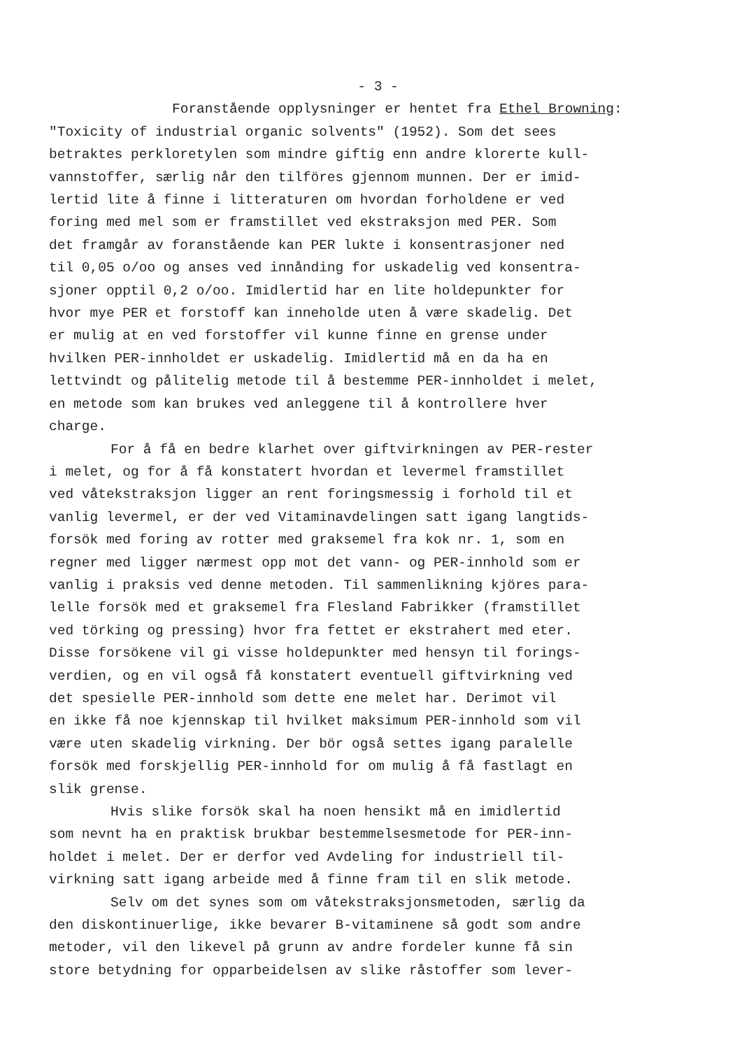- 3 -
Foranstående opplysninger er hentet fra Ethel Browning: "Toxicity of industrial organic solvents" (1952). Som det sees betraktes perkloretylen som mindre giftig enn andre klorerte kull- vannstoffer, særlig når den tilföres gjennom munnen. Der er imid- lertid lite å finne i litteraturen om hvordan forholdene er ved foring med mel som er framstillet ved ekstraksjon med PER. Som det framgår av foranstående kan PER lukte i konsentrasjoner ned til 0,05 o/oo og anses ved innånding for uskadelig ved konsentra- sjoner opptil 0,2 o/oo. Imidlertid har en lite holdepunkter for hvor mye PER et forstoff kan inneholde uten å være skadelig. Det er mulig at en ved forstoffer vil kunne finne en grense under hvilken PER-innholdet er uskadelig. Imidlertid må en da ha en lettvindt og pålitelig metode til å bestemme PER-innholdet i melet, en metode som kan brukes ved anleggene til å kontrollere hver charge.
For å få en bedre klarhet over giftvirkningen av PER-rester i melet, og for å få konstatert hvordan et levermel framstillet ved våtekstraksjon ligger an rent foringsmessig i forhold til et vanlig levermel, er der ved Vitaminavdelingen satt igang langtids- forsök med foring av rotter med graksemel fra kok nr. 1, som en regner med ligger nærmest opp mot det vann- og PER-innhold som er vanlig i praksis ved denne metoden. Til sammenlikning kjöres para- lelle forsök med et graksemel fra Flesland Fabrikker (framstillet ved törking og pressing) hvor fra fettet er ekstrahert med eter. Disse forsökene vil gi visse holdepunkter med hensyn til forings- verdien, og en vil også få konstatert eventuell giftvirkning ved det spesielle PER-innhold som dette ene melet har. Derimot vil en ikke få noe kjennskap til hvilket maksimum PER-innhold som vil være uten skadelig virkning. Der bör også settes igang paralelle forsök med forskjellig PER-innhold for om mulig å få fastlagt en slik grense.
Hvis slike forsök skal ha noen hensikt må en imidlertid som nevnt ha en praktisk brukbar bestemmelsesmetode for PER-inn- holdet i melet. Der er derfor ved Avdeling for industriell til- virkning satt igang arbeide med å finne fram til en slik metode.
Selv om det synes som om våtekstraksjonsmetoden, særlig da den diskontinuerlige, ikke bevarer B-vitaminene så godt som andre metoder, vil den likevel på grunn av andre fordeler kunne få sin store betydning for opparbeidelsen av slike råstoffer som lever-